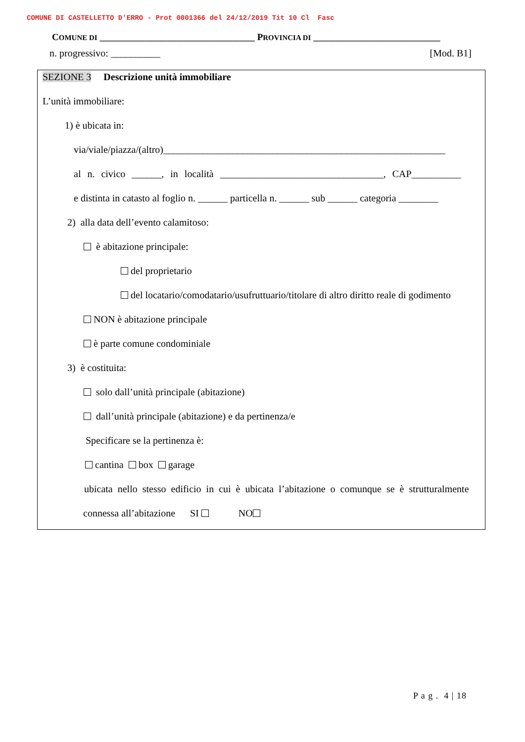COMUNE DI CASTELLETTO D'ERRO - Prot 0001366 del 24/12/2019 Tit 10 Cl Fasc
COMUNE DI _________________________________ PROVINCIA DI ___________________________
n. progressivo: __________ [Mod. B1]
SEZIONE 3 Descrizione unità immobiliare
L’unità immobiliare:
1) è ubicata in:
via/viale/piazza/(altro)_________________________________________________________
al n. civico ______, in località _________________________________, CAP__________
e distinta in catasto al foglio n. ______ particella n. ______ sub ______ categoria ________
2) alla data dell’evento calamitoso:
è abitazione principale:
del proprietario
del locatario/comodatario/usufruttuario/titolare di altro diritto reale di godimento
NON è abitazione principale
è parte comune condominiale
3) è costituita:
solo dall’unità principale (abitazione)
dall’unità principale (abitazione) e da pertinenza/e
Specificare se la pertinenza è:
cantina box garage
ubicata nello stesso edificio in cui è ubicata l’abitazione o comunque se è strutturalmente
connessa all’abitazione SI NO
P a g . 4 | 18